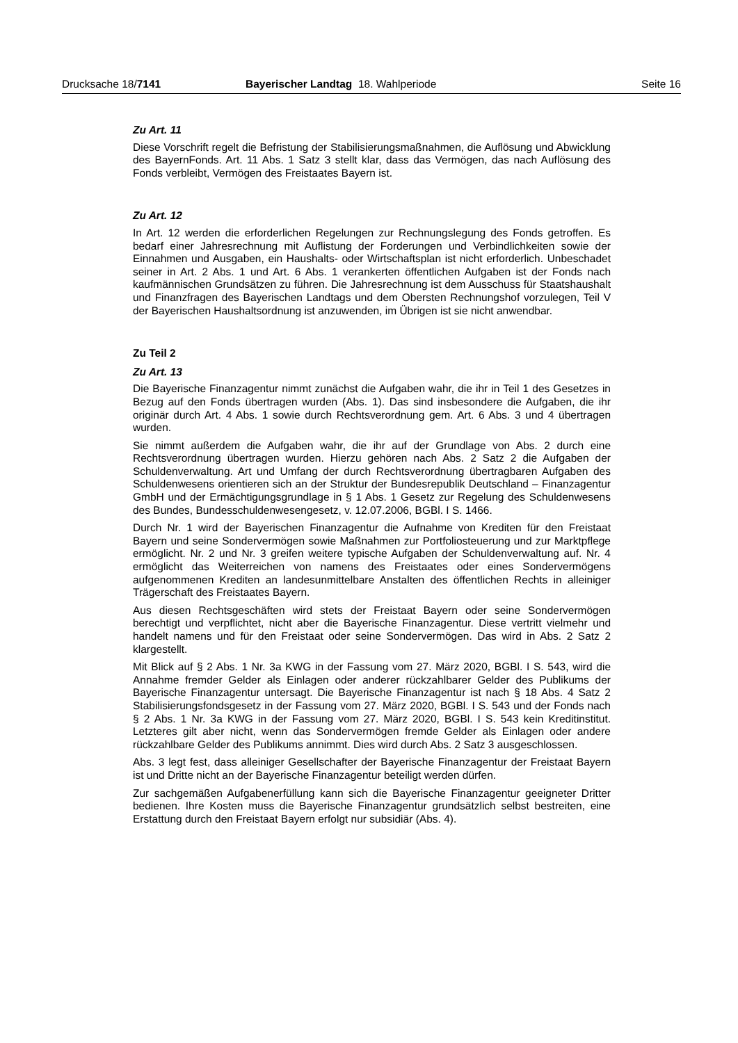Drucksache 18/7141 Bayerischer Landtag 18. Wahlperiode Seite 16
Zu Art. 11
Diese Vorschrift regelt die Befristung der Stabilisierungsmaßnahmen, die Auflösung und Abwicklung des BayernFonds. Art. 11 Abs. 1 Satz 3 stellt klar, dass das Vermögen, das nach Auflösung des Fonds verbleibt, Vermögen des Freistaates Bayern ist.
Zu Art. 12
In Art. 12 werden die erforderlichen Regelungen zur Rechnungslegung des Fonds getroffen. Es bedarf einer Jahresrechnung mit Auflistung der Forderungen und Verbindlichkeiten sowie der Einnahmen und Ausgaben, ein Haushalts- oder Wirtschaftsplan ist nicht erforderlich. Unbeschadet seiner in Art. 2 Abs. 1 und Art. 6 Abs. 1 verankerten öffentlichen Aufgaben ist der Fonds nach kaufmännischen Grundsätzen zu führen. Die Jahresrechnung ist dem Ausschuss für Staatshaushalt und Finanzfragen des Bayerischen Landtags und dem Obersten Rechnungshof vorzulegen, Teil V der Bayerischen Haushaltsordnung ist anzuwenden, im Übrigen ist sie nicht anwendbar.
Zu Teil 2
Zu Art. 13
Die Bayerische Finanzagentur nimmt zunächst die Aufgaben wahr, die ihr in Teil 1 des Gesetzes in Bezug auf den Fonds übertragen wurden (Abs. 1). Das sind insbesondere die Aufgaben, die ihr originär durch Art. 4 Abs. 1 sowie durch Rechtsverordnung gem. Art. 6 Abs. 3 und 4 übertragen wurden.
Sie nimmt außerdem die Aufgaben wahr, die ihr auf der Grundlage von Abs. 2 durch eine Rechtsverordnung übertragen wurden. Hierzu gehören nach Abs. 2 Satz 2 die Aufgaben der Schuldenverwaltung. Art und Umfang der durch Rechtsverordnung übertragbaren Aufgaben des Schuldenwesens orientieren sich an der Struktur der Bundesrepublik Deutschland – Finanzagentur GmbH und der Ermächtigungsgrundlage in § 1 Abs. 1 Gesetz zur Regelung des Schuldenwesens des Bundes, Bundesschuldenwesengesetz, v. 12.07.2006, BGBl. I S. 1466.
Durch Nr. 1 wird der Bayerischen Finanzagentur die Aufnahme von Krediten für den Freistaat Bayern und seine Sondervermögen sowie Maßnahmen zur Portfoliosteuerung und zur Marktpflege ermöglicht. Nr. 2 und Nr. 3 greifen weitere typische Aufgaben der Schuldenverwaltung auf. Nr. 4 ermöglicht das Weiterreichen von namens des Freistaates oder eines Sondervermögens aufgenommenen Krediten an landesunmittelbare Anstalten des öffentlichen Rechts in alleiniger Trägerschaft des Freistaates Bayern.
Aus diesen Rechtsgeschäften wird stets der Freistaat Bayern oder seine Sondervermögen berechtigt und verpflichtet, nicht aber die Bayerische Finanzagentur. Diese vertritt vielmehr und handelt namens und für den Freistaat oder seine Sondervermögen. Das wird in Abs. 2 Satz 2 klargestellt.
Mit Blick auf § 2 Abs. 1 Nr. 3a KWG in der Fassung vom 27. März 2020, BGBl. I S. 543, wird die Annahme fremder Gelder als Einlagen oder anderer rückzahlbarer Gelder des Publikums der Bayerische Finanzagentur untersagt. Die Bayerische Finanzagentur ist nach § 18 Abs. 4 Satz 2 Stabilisierungsfondsgesetz in der Fassung vom 27. März 2020, BGBl. I S. 543 und der Fonds nach § 2 Abs. 1 Nr. 3a KWG in der Fassung vom 27. März 2020, BGBl. I S. 543 kein Kreditinstitut. Letzteres gilt aber nicht, wenn das Sondervermögen fremde Gelder als Einlagen oder andere rückzahlbare Gelder des Publikums annimmt. Dies wird durch Abs. 2 Satz 3 ausgeschlossen.
Abs. 3 legt fest, dass alleiniger Gesellschafter der Bayerische Finanzagentur der Freistaat Bayern ist und Dritte nicht an der Bayerische Finanzagentur beteiligt werden dürfen.
Zur sachgemäßen Aufgabenerfüllung kann sich die Bayerische Finanzagentur geeigneter Dritter bedienen. Ihre Kosten muss die Bayerische Finanzagentur grundsätzlich selbst bestreiten, eine Erstattung durch den Freistaat Bayern erfolgt nur subsidiär (Abs. 4).